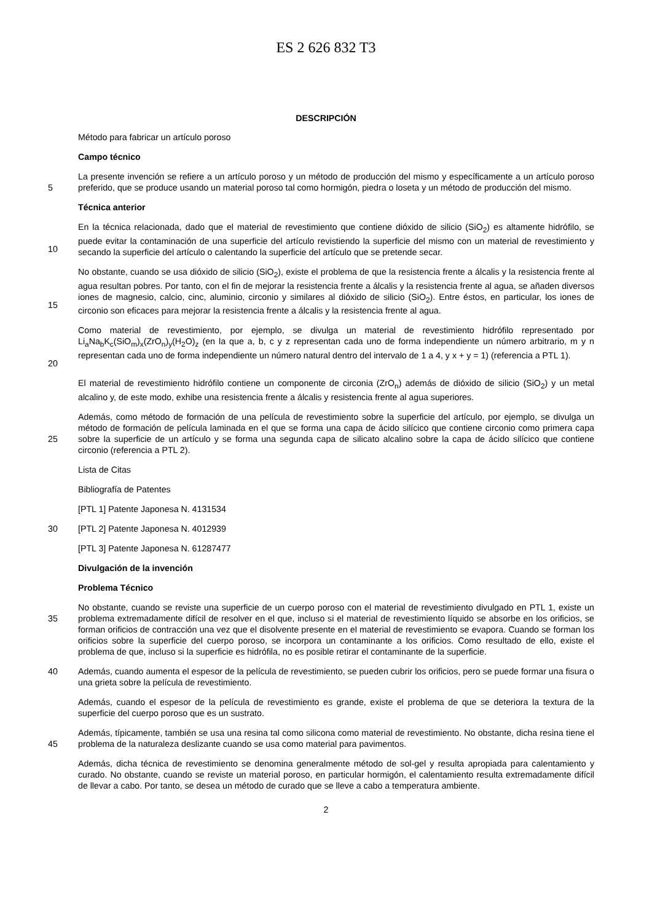ES 2 626 832 T3
DESCRIPCIÓN
Método para fabricar un artículo poroso
Campo técnico
5
La presente invención se refiere a un artículo poroso y un método de producción del mismo y específicamente a un artículo poroso preferido, que se produce usando un material poroso tal como hormigón, piedra o loseta y un método de producción del mismo.
Técnica anterior
10
En la técnica relacionada, dado que el material de revestimiento que contiene dióxido de silicio (SiO<sub>2</sub>) es altamente hidrófilo, se puede evitar la contaminación de una superficie del artículo revistiendo la superficie del mismo con un material de revestimiento y secando la superficie del artículo o calentando la superficie del artículo que se pretende secar.
15
No obstante, cuando se usa dióxido de silicio (SiO<sub>2</sub>), existe el problema de que la resistencia frente a álcalis y la resistencia frente al agua resultan pobres. Por tanto, con el fin de mejorar la resistencia frente a álcalis y la resistencia frente al agua, se añaden diversos iones de magnesio, calcio, cinc, aluminio, circonio y similares al dióxido de silicio (SiO<sub>2</sub>). Entre éstos, en particular, los iones de circonio son eficaces para mejorar la resistencia frente a álcalis y la resistencia frente al agua.
20
Como material de revestimiento, por ejemplo, se divulga un material de revestimiento hidrófilo representado por Li<sub>a</sub>Na<sub>b</sub>K<sub>c</sub>(SiO<sub>m</sub>)<sub>x</sub>(ZrO<sub>n</sub>)<sub>y</sub>(H<sub>2</sub>O)<sub>z</sub> (en la que a, b, c y z representan cada uno de forma independiente un número arbitrario, m y n representan cada uno de forma independiente un número natural dentro del intervalo de 1 a 4, y x + y = 1) (referencia a PTL 1).
El material de revestimiento hidrófilo contiene un componente de circonia (ZrO<sub>n</sub>) además de dióxido de silicio (SiO<sub>2</sub>) y un metal alcalino y, de este modo, exhibe una resistencia frente a álcalis y resistencia frente al agua superiores.
25
Además, como método de formación de una película de revestimiento sobre la superficie del artículo, por ejemplo, se divulga un método de formación de película laminada en el que se forma una capa de ácido silícico que contiene circonio como primera capa sobre la superficie de un artículo y se forma una segunda capa de silicato alcalino sobre la capa de ácido silícico que contiene circonio (referencia a PTL 2).
Lista de Citas
Bibliografía de Patentes
[PTL 1] Patente Japonesa N. 4131534
30
[PTL 2] Patente Japonesa N. 4012939
[PTL 3] Patente Japonesa N. 61287477
Divulgación de la invención
Problema Técnico
35
No obstante, cuando se reviste una superficie de un cuerpo poroso con el material de revestimiento divulgado en PTL 1, existe un problema extremadamente difícil de resolver en el que, incluso si el material de revestimiento líquido se absorbe en los orificios, se forman orificios de contracción una vez que el disolvente presente en el material de revestimiento se evapora. Cuando se forman los orificios sobre la superficie del cuerpo poroso, se incorpora un contaminante a los orificios. Como resultado de ello, existe el problema de que, incluso si la superficie es hidrófila, no es posible retirar el contaminante de la superficie.
40
Además, cuando aumenta el espesor de la película de revestimiento, se pueden cubrir los orificios, pero se puede formar una fisura o una grieta sobre la película de revestimiento.
Además, cuando el espesor de la película de revestimiento es grande, existe el problema de que se deteriora la textura de la superficie del cuerpo poroso que es un sustrato.
45
Además, típicamente, también se usa una resina tal como silicona como material de revestimiento. No obstante, dicha resina tiene el problema de la naturaleza deslizante cuando se usa como material para pavimentos.
Además, dicha técnica de revestimiento se denomina generalmente método de sol-gel y resulta apropiada para calentamiento y curado. No obstante, cuando se reviste un material poroso, en particular hormigón, el calentamiento resulta extremadamente difícil de llevar a cabo. Por tanto, se desea un método de curado que se lleve a cabo a temperatura ambiente.
2